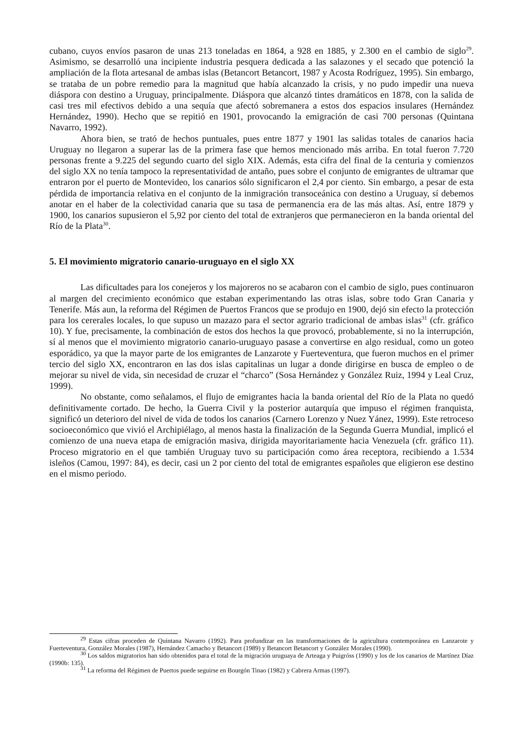cubano, cuyos envíos pasaron de unas 213 toneladas en 1864, a 928 en 1885, y 2.300 en el cambio de siglo<sup>29</sup>. Asimismo, se desarrolló una incipiente industria pesquera dedicada a las salazones y el secado que potenció la ampliación de la flota artesanal de ambas islas (Betancort Betancort, 1987 y Acosta Rodríguez, 1995). Sin embargo, se trataba de un pobre remedio para la magnitud que había alcanzado la crisis, y no pudo impedir una nueva diáspora con destino a Uruguay, principalmente. Diáspora que alcanzó tintes dramáticos en 1878, con la salida de casi tres mil efectivos debido a una sequía que afectó sobremanera a estos dos espacios insulares (Hernández Hernández, 1990). Hecho que se repitió en 1901, provocando la emigración de casi 700 personas (Quintana Navarro, 1992).
Ahora bien, se trató de hechos puntuales, pues entre 1877 y 1901 las salidas totales de canarios hacia Uruguay no llegaron a superar las de la primera fase que hemos mencionado más arriba. En total fueron 7.720 personas frente a 9.225 del segundo cuarto del siglo XIX. Además, esta cifra del final de la centuria y comienzos del siglo XX no tenía tampoco la representatividad de antaño, pues sobre el conjunto de emigrantes de ultramar que entraron por el puerto de Montevideo, los canarios sólo significaron el 2,4 por ciento. Sin embargo, a pesar de esta pérdida de importancia relativa en el conjunto de la inmigración transoceánica con destino a Uruguay, sí debemos anotar en el haber de la colectividad canaria que su tasa de permanencia era de las más altas. Así, entre 1879 y 1900, los canarios supusieron el 5,92 por ciento del total de extranjeros que permanecieron en la banda oriental del Río de la Plata<sup>30</sup>.
5. El movimiento migratorio canario-uruguayo en el siglo XX
Las dificultades para los conejeros y los majoreros no se acabaron con el cambio de siglo, pues continuaron al margen del crecimiento económico que estaban experimentando las otras islas, sobre todo Gran Canaria y Tenerife. Más aun, la reforma del Régimen de Puertos Francos que se produjo en 1900, dejó sin efecto la protección para los cererales locales, lo que supuso un mazazo para el sector agrario tradicional de ambas islas<sup>31</sup> (cfr. gráfico 10). Y fue, precisamente, la combinación de estos dos hechos la que provocó, probablemente, si no la interrupción, sí al menos que el movimiento migratorio canario-uruguayo pasase a convertirse en algo residual, como un goteo esporádico, ya que la mayor parte de los emigrantes de Lanzarote y Fuerteventura, que fueron muchos en el primer tercio del siglo XX, encontraron en las dos islas capitalinas un lugar a donde dirigirse en busca de empleo o de mejorar su nivel de vida, sin necesidad de cruzar el “charco” (Sosa Hernández y González Ruiz, 1994 y Leal Cruz, 1999).
No obstante, como señalamos, el flujo de emigrantes hacia la banda oriental del Río de la Plata no quedó definitivamente cortado. De hecho, la Guerra Civil y la posterior autarquía que impuso el régimen franquista, significó un deterioro del nivel de vida de todos los canarios (Carnero Lorenzo y Nuez Yánez, 1999). Este retroceso socioeconómico que vivió el Archipiélago, al menos hasta la finalización de la Segunda Guerra Mundial, implicó el comienzo de una nueva etapa de emigración masiva, dirigida mayoritariamente hacia Venezuela (cfr. gráfico 11). Proceso migratorio en el que también Uruguay tuvo su participación como área receptora, recibiendo a 1.534 isleños (Camou, 1997: 84), es decir, casi un 2 por ciento del total de emigrantes españoles que eligieron ese destino en el mismo periodo.
<sup>29</sup> Estas cifras proceden de Quintana Navarro (1992). Para profundizar en las transformaciones de la agricultura contemporánea en Lanzarote y Fuerteventura, González Morales (1987), Hernández Camacho y Betancort (1989) y Betancort Betancort y González Morales (1990).
<sup>30</sup> Los saldos migratorios han sido obtenidos para el total de la migración uruguaya de Arteaga y Puigróss (1990) y los de los canarios de Martínez Díaz (1990b: 135).
<sup>31</sup> La reforma del Régimen de Puertos puede seguirse en Bourgón Tinao (1982) y Cabrera Armas (1997).